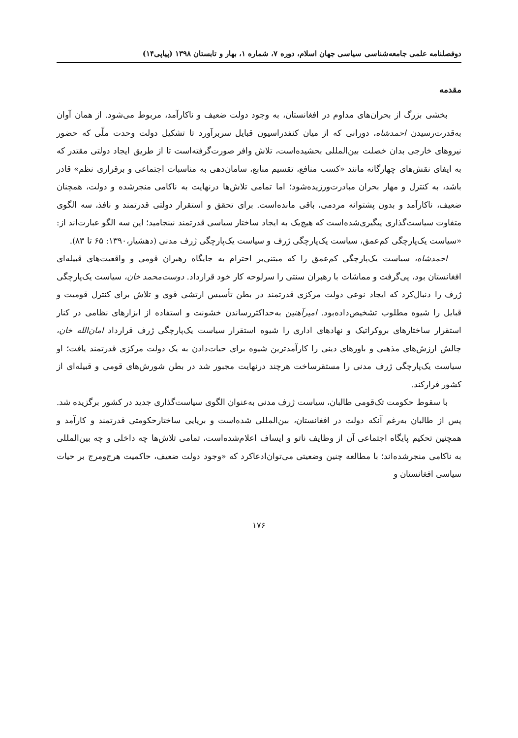دوفصلنامه علمی جامعه‌شناسی سیاسی جهان اسلام، دوره ۷، شماره ۱، بهار و تابستان ۱۳۹۸ (پیاپی۱۴)
مقدمه
بخشی بزرگ از بحران‌های مداوم در افغانستان، به وجود دولت ضعیف و ناکارآمد، مربوط می‌شود. از همان آوان به‌قدرت‌رسیدن احمدشاه، دورانی که از میان کنفدراسیون قبایل سربرآورد تا تشکیل دولت وحدت ملّی که حضور نیروهای خارجی بدان خصلت بین‌المللی بحشیده‌است، تلاش وافر صورت‌گرفته‌است تا از طریق ایجاد دولتی مقتدر که به ایفای نقش‌های چهارگانه مانند «کسب منافع، تقسیم منابع، سامان‌دهی به مناسبات اجتماعی و برقراری نظم» قادر باشد، به کنترل و مهار بحران مبادرت‌ورزیده‌شود؛ اما تمامی تلاش‌ها درنهایت به ناکامی منجرشده و دولت، همچنان ضعیف، ناکارآمد و بدون پشتوانه مردمی، باقی مانده‌است. برای تحقق و استقرار دولتی قدرتمند و نافذ، سه الگوی متفاوت سیاست‌گذاری پیگیری‌شده‌است که هیچ‌یک به ایجاد ساختار سیاسی قدرتمند نینجامید؛ این سه الگو عبارت‌اند از: «سیاست یک‌پارچگی کم‌عمق، سیاست یک‌پارچگی ژرف و سیاست یک‌پارچگی ژرف مدنی (دهشیار،۱۳۹۰: ۶۵ تا ۸۳).
احمدشاه، سیاست یک‌پارچگی کم‌عمق را که مبتنی‌بر احترام به جایگاه رهبران قومی و واقعیت‌های قبیله‌ای افغانستان بود، پی‌گرفت و مماشات با رهبران سنتی را سرلوحه کار خود قرارداد. دوست‌محمد خان، سیاست یک‌پارچگی ژرف را دنبال‌کرد که ایجاد نوعی دولت مرکزی قدرتمند در بطن تأسیس ارتشی قوی و تلاش برای کنترل قومیت و قبایل را شیوه مطلوب تشخیص‌داده‌بود. امیرآهنین به‌حداکثررساندن خشونت و استفاده از ابزارهای نظامی در کنار استقرار ساختارهای بروکراتیک و نهادهای اداری را شیوه استقرار سیاست یک‌پارچگی ژرف قرارداد امان‌الله خان، چالش ارزش‌های مذهبی و باورهای دینی را کارآمدترین شیوه برای حیات‌دادن به یک دولت مرکزی قدرتمند یافت؛ او سیاست یک‌پارچگی ژرف مدنی را مستقرساخت هرچند درنهایت مجبور شد در بطن شورش‌های قومی و قبیله‌ای از کشور فرارکند.
با سقوط حکومت تک‌قومی طالبان، سیاست ژرف مدنی به‌عنوان الگوی سیاست‌گذاری جدید در کشور برگزیده شد. پس از طالبان به‌رغم آنکه دولت در افغانستان، بین‌المللی شده‌است و برپایی ساختارحکومتی قدرتمند و کارآمد و همچنین تحکیم پایگاه اجتماعی آن از وظایف ناتو و ایساف اعلام‌شده‌است، تمامی تلاش‌ها چه داخلی و چه بین‌المللی به ناکامی منجرشده‌اند؛ با مطالعه چنین وضعیتی می‌توان‌ادعاکرد که «وجود دولت ضعیف، حاکمیت هرج‌ومرج بر حیات سیاسی افغانستان و
۱۷۶